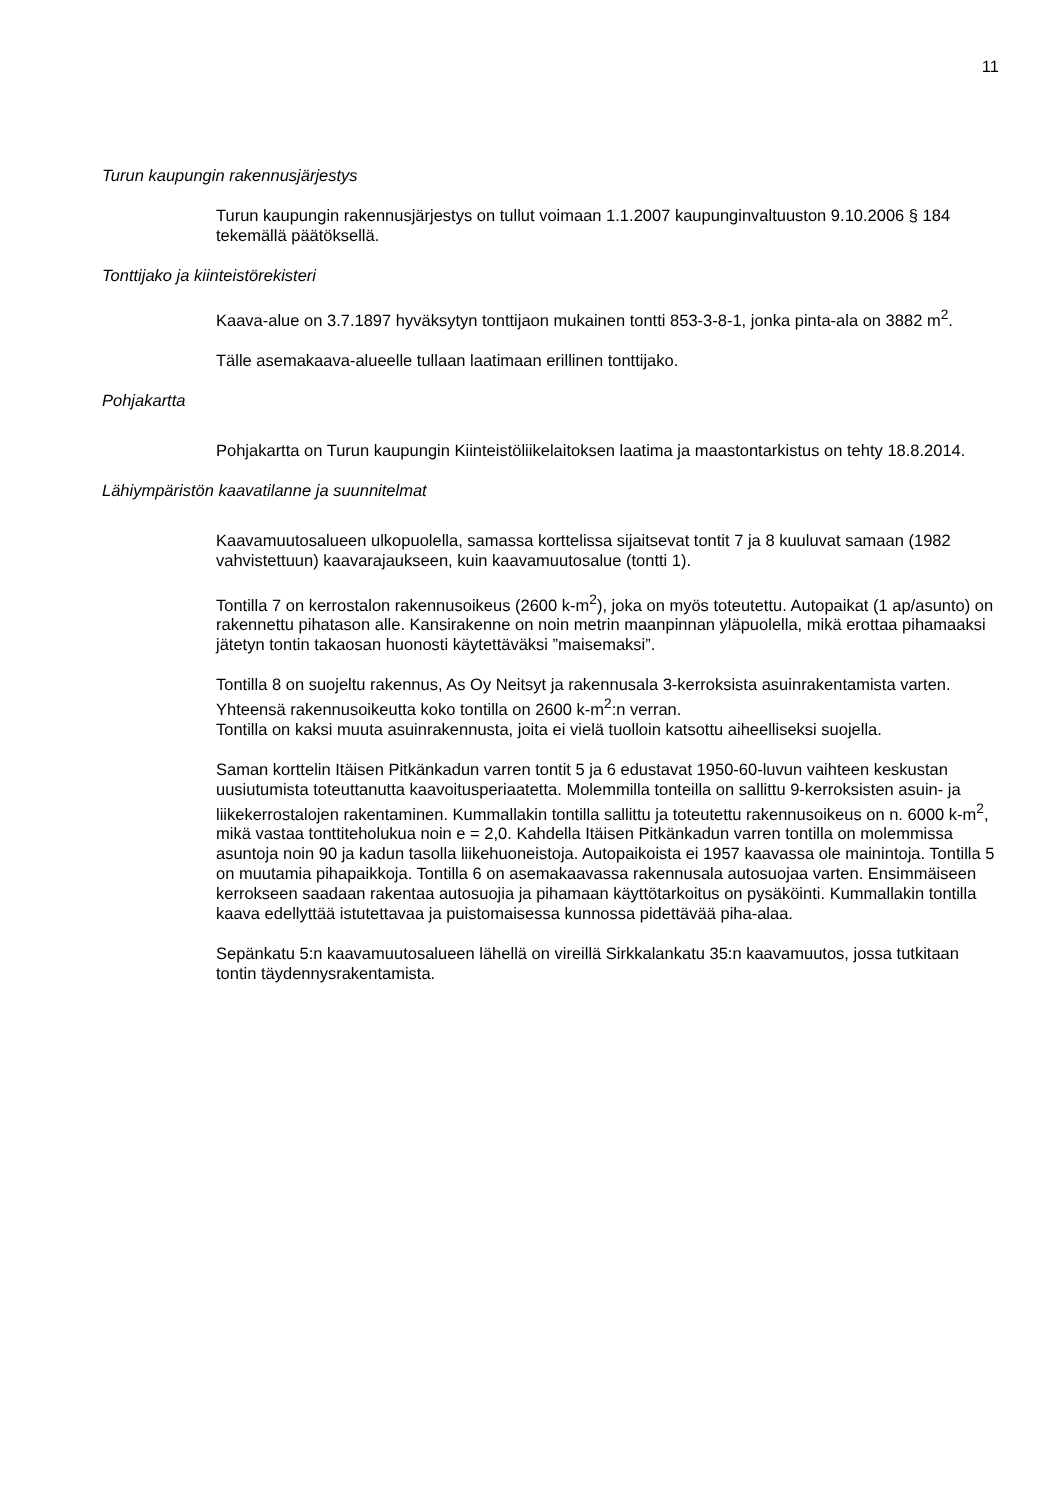11
Turun kaupungin rakennusjärjestys
Turun kaupungin rakennusjärjestys on tullut voimaan 1.1.2007 kaupunginvaltuuston 9.10.2006 § 184 tekemällä päätöksellä.
Tonttijako ja kiinteistörekisteri
Kaava-alue on 3.7.1897 hyväksytyn tonttijaon mukainen tontti 853-3-8-1, jonka pinta-ala on 3882 m<sup>2</sup>.
Tälle asemakaava-alueelle tullaan laatimaan erillinen tonttijako.
Pohjakartta
Pohjakartta on Turun kaupungin Kiinteistöliikelaitoksen laatima ja maastontarkistus on tehty 18.8.2014.
Lähiympäristön kaavatilanne ja suunnitelmat
Kaavamuutosalueen ulkopuolella, samassa korttelissa sijaitsevat tontit 7 ja 8 kuuluvat samaan (1982 vahvistettuun) kaavarajaukseen, kuin kaavamuutosalue (tontti 1).
Tontilla 7 on kerrostalon rakennusoikeus (2600 k-m<sup>2</sup>), joka on myös toteutettu. Autopaikat (1 ap/asunto) on rakennettu pihatason alle. Kansirakenne on noin metrin maanpinnan yläpuolella, mikä erottaa pihamaaksi jätetyn tontin takaosan huonosti käytettäväksi ”maisemaksi”.
Tontilla 8 on suojeltu rakennus, As Oy Neitsyt ja rakennusala 3-kerroksista asuinrakentamista varten. Yhteensä rakennusoikeutta koko tontilla on 2600 k-m<sup>2</sup>:n verran.
Tontilla on kaksi muuta asuinrakennusta, joita ei vielä tuolloin katsottu aiheelliseksi suojella.
Saman korttelin Itäisen Pitkänkadun varren tontit 5 ja 6 edustavat 1950-60-luvun vaihteen keskustan uusiutumista toteuttanutta kaavoitusperiaatetta. Molemmilla tonteilla on sallittu 9-kerroksisten asuin- ja liikekerrostalojen rakentaminen. Kummallakin tontilla sallittu ja toteutettu rakennusoikeus on n. 6000 k-m<sup>2</sup>, mikä vastaa tonttiteholukua noin e = 2,0. Kahdella Itäisen Pitkänkadun varren tontilla on molemmissa asuntoja noin 90 ja kadun tasolla liikehuoneistoja. Autopaikoista ei 1957 kaavassa ole mainintoja. Tontilla 5 on muutamia pihapaikkoja. Tontilla 6 on asemakaavassa rakennusala autosuojaa varten. Ensimmäiseen kerrokseen saadaan rakentaa autosuojia ja pihamaan käyttötarkoitus on pysäköinti. Kummallakin tontilla kaava edellyttää istutettavaa ja puistomaisessa kunnossa pidettävää piha-alaa.
Sepänkatu 5:n kaavamuutosalueen lähellä on vireillä Sirkkalankatu 35:n kaavamuutos, jossa tutkitaan tontin täydennysrakentamista.